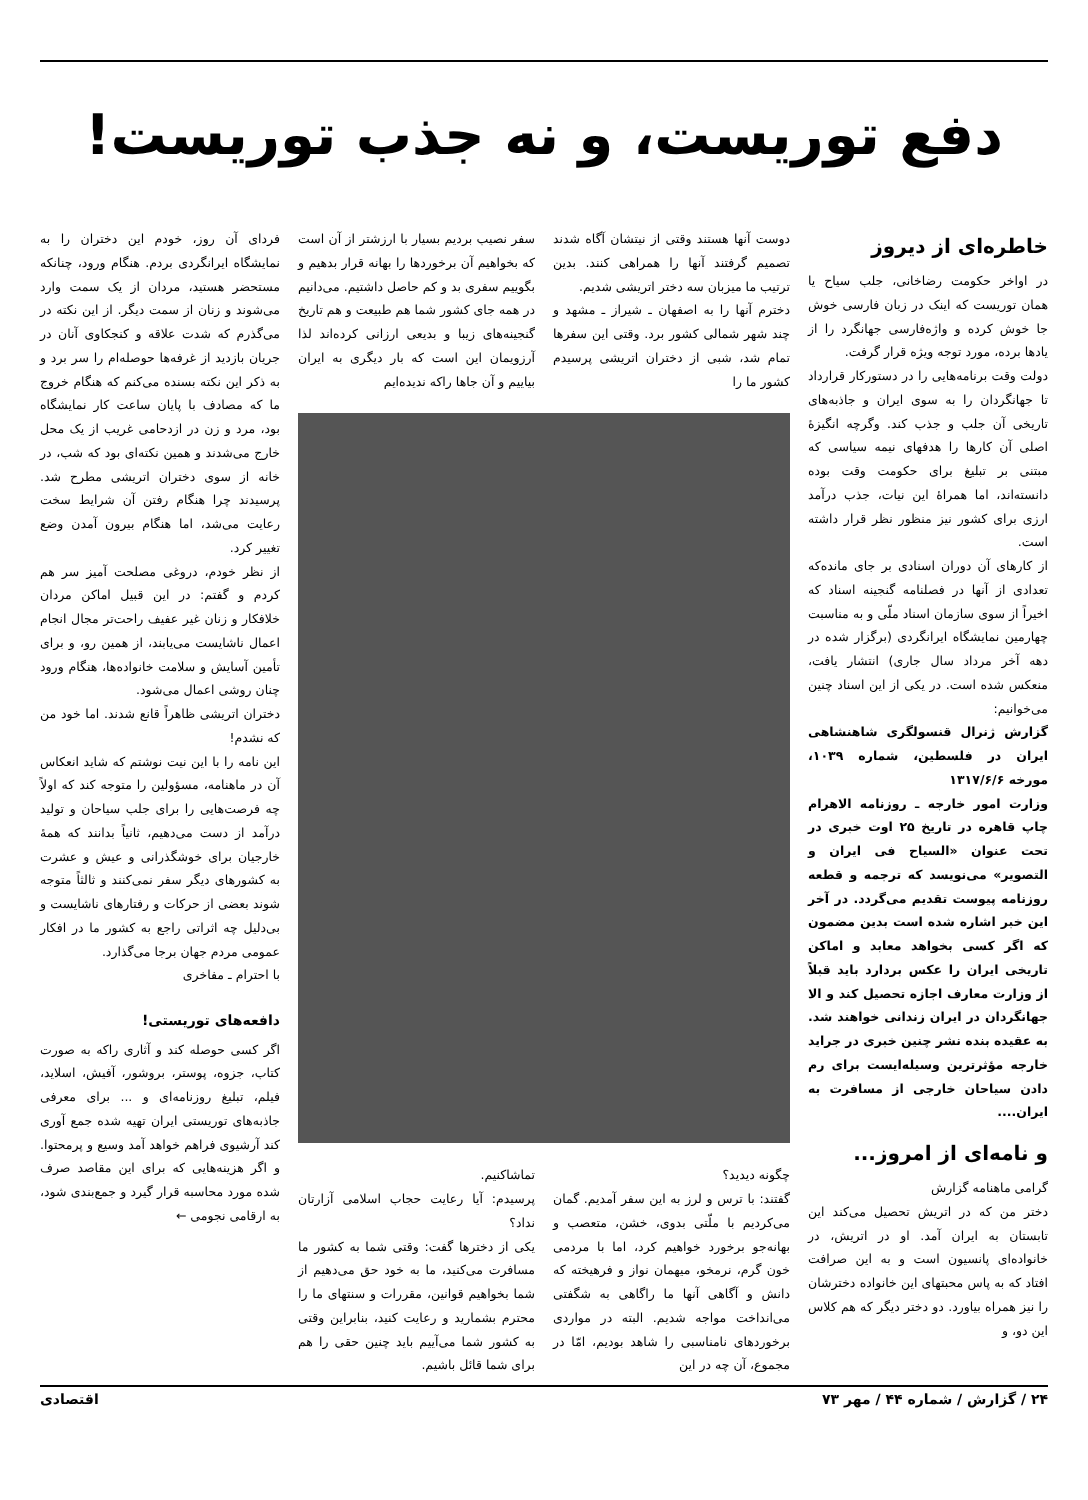دفع توریست، و نه جذب توریست!
خاطره‌ای از دیروز
در اواخر حکومت رضاخانی، جلب سیاح یا همان توریست که اینک در زبان فارسی خوش جا خوش کرده و واژه‌فارسی جهانگرد را از یادها برده، مورد توجه ویژه قرار گرفت.
دولت وقت برنامه‌هایی را در دستورکار قرارداد تا جهانگردان را به سوی ایران و جاذبه‌های تاریخی آن جلب و جذب کند. وگرچه انگیزهٔ اصلی آن کارها را هدفهای نیمه سیاسی که مبتنی بر تبلیغ برای حکومت وقت بوده دانسته‌اند، اما همراهٔ این نیات، جذب درآمد ارزی برای کشور نیز منظور نظر قرار داشته است.
از کارهای آن دوران اسنادی بر جای مانده‌که تعدادی از آنها در فصلنامه گنجینه اسناد که اخیراً از سوی سازمان اسناد ملّی و به مناسبت چهارمین نمایشگاه ایرانگردی (برگزار شده در دهه آخر مرداد سال جاری) انتشار یافت، منعکس شده است. در یکی از این اسناد چنین می‌خوانیم:
گزارش ژنرال قنسولگری شاهنشاهی ایران در فلسطین، شماره ۱۰۳۹، مورخه ۱۳۱۷/۶/۶
وزارت امور خارجه ـ روزنامه الاهرام چاپ قاهره در تاریخ ۲۵ اوت خبری در تحت عنوان «السیاح فی ایران و التصویر» می‌نویسد که ترجمه و قطعه روزنامه پیوست تقدیم می‌گردد. در آخر این خبر اشاره شده است بدین مضمون که اگر کسی بخواهد معابد و اماکن تاریخی ایران را عکس بردارد باید قبلاً از وزارت معارف اجازه تحصیل کند و الا جهانگردان در ایران زندانی خواهند شد. به عقیده بنده نشر چنین خبری در جراید خارجه مؤثرترین وسیله‌ایست برای رم دادن سیاحان خارجی از مسافرت به ایران....
و نامه‌ای از امروز...
گرامی ماهنامه گزارش
دختر من که در اتریش تحصیل می‌کند این تابستان به ایران آمد. او در اتریش، در خانواده‌ای پانسیون است و به این صرافت افتاد که به پاس محبتهای این خانواده دخترشان را نیز همراه بیاورد. دو دختر دیگر که هم کلاس این دو، و
دوست آنها هستند وقتی از نیتشان آگاه شدند تصمیم گرفتند آنها را همراهی کنند. بدین ترتیب ما میزبان سه دختر اتریشی شدیم.
دخترم آنها را به اصفهان ـ شیراز ـ مشهد و چند شهر شمالی کشور برد. وقتی این سفرها تمام شد، شبی از دختران اتریشی پرسیدم کشور ما را
سفر نصیب بردیم بسیار با ارزشتر از آن است که بخواهیم آن برخوردها را بهانه قرار بدهیم و بگوییم سفری بد و کم حاصل داشتیم. می‌دانیم در همه جای کشور شما هم طبیعت و هم تاریخ گنجینه‌های زیبا و بدیعی ارزانی کرده‌اند لذا آرزویمان این است که بار دیگری به ایران بیاییم و آن جاها راکه ندیده‌ایم
چگونه دیدید؟
گفتند: با ترس و لرز به این سفر آمدیم. گمان می‌کردیم با ملّتی بدوی، خشن، متعصب و بهانه‌جو برخورد خواهیم کرد، اما با مردمی خون گرم، نرمخو، میهمان نواز و فرهیخته که دانش و آگاهی آنها ما راگاهی به شگفتی می‌انداخت مواجه شدیم. البته در مواردی برخوردهای نامناسبی را شاهد بودیم، امّا در مجموع، آن چه در این
تماشاکنیم.
پرسیدم: آیا رعایت حجاب اسلامی آزارتان نداد؟
یکی از دخترها گفت: وقتی شما به کشور ما مسافرت می‌کنید، ما به خود حق می‌دهیم از شما بخواهیم قوانین، مقررات و سنتهای ما را محترم بشمارید و رعایت کنید، بنابراین وقتی به کشور شما می‌آییم باید چنین حقی را هم برای شما قائل باشیم.
فردای آن روز، خودم این دختران را به نمایشگاه ایرانگردی بردم. هنگام ورود، چنانکه مستحضر هستید، مردان از یک سمت وارد می‌شوند و زنان از سمت دیگر. از این نکته در می‌گذرم که شدت علاقه و کنجکاوی آنان در جریان بازدید از غرفه‌ها حوصله‌ام را سر برد و به ذکر این نکته بسنده می‌کنم که هنگام خروج ما که مصادف با پایان ساعت کار نمایشگاه بود، مرد و زن در ازدحامی غریب از یک محل خارج می‌شدند و همین نکته‌ای بود که شب، در خانه از سوی دختران اتریشی مطرح شد. پرسیدند چرا هنگام رفتن آن شرایط سخت رعایت می‌شد، اما هنگام بیرون آمدن وضع تغییر کرد.
از نظر خودم، دروغی مصلحت آمیز سر هم کردم و گفتم: در این قبیل اماکن مردان خلافکار و زنان غیر عفیف راحت‌تر مجال انجام اعمال ناشایست می‌یابند، از همین رو، و برای تأمین آسایش و سلامت خانواده‌ها، هنگام ورود چنان روشی اعمال می‌شود.
دختران اتریشی ظاهراً قانع شدند. اما خود من که نشدم!
این نامه را با این نیت نوشتم که شاید انعکاس آن در ماهنامه، مسؤولین را متوجه کند که اولاً چه فرصت‌هایی را برای جلب سیاحان و تولید درآمد از دست می‌دهیم، ثانیاً بدانند که همهٔ خارجیان برای خوشگذرانی و عیش و عشرت به کشورهای دیگر سفر نمی‌کنند و ثالثاً متوجه شوند بعضی از حرکات و رفتارهای ناشایست و بی‌دلیل چه اثراتی راجع به کشور ما در افکار عمومی مردم جهان برجا می‌گذارد.
با احترام ـ مفاخری
دافعه‌های توریستی!
اگر کسی حوصله کند و آثاری راکه به صورت کتاب، جزوه، پوستر، بروشور، آفیش، اسلاید، فیلم، تبلیغ روزنامه‌ای و ... برای معرفی جاذبه‌های توریستی ایران تهیه شده جمع آوری کند آرشیوی فراهم خواهد آمد وسیع و پرمحتوا. و اگر هزینه‌هایی که برای این مقاصد صرف شده مورد محاسبه قرار گیرد و جمع‌بندی شود، به ارقامی نجومی ←
۲۴ / گزارش / شماره ۴۴ / مهر ۷۳ اقتصادی